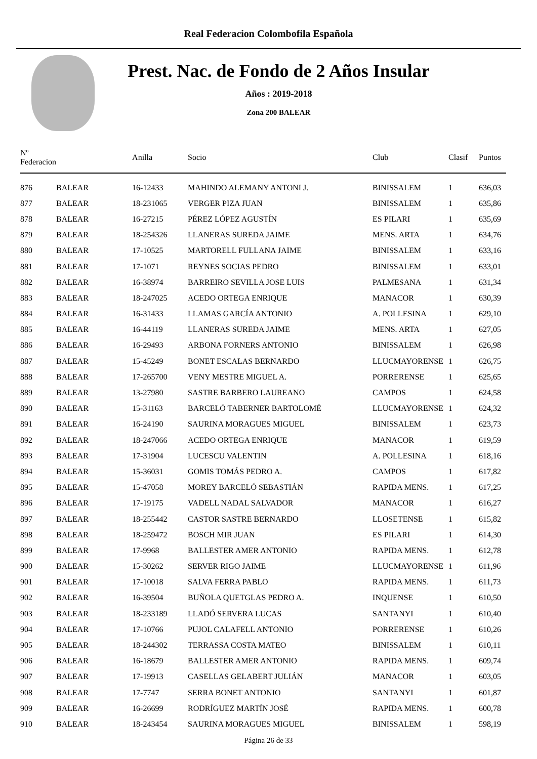Real Federacion Colombofila Española
Prest. Nac. de Fondo de 2 Años Insular
Años : 2019-2018
Zona 200 BALEAR
| Nº Federacion | | Anilla | Socio | Club | Clasif | Puntos |
| --- | --- | --- | --- | --- | --- | --- |
| 876 | BALEAR | 16-12433 | MAHINDO ALEMANY ANTONI J. | BINISSALEM | 1 | 636,03 |
| 877 | BALEAR | 18-231065 | VERGER PIZA JUAN | BINISSALEM | 1 | 635,86 |
| 878 | BALEAR | 16-27215 | PÉREZ LÓPEZ AGUSTÍN | ES PILARI | 1 | 635,69 |
| 879 | BALEAR | 18-254326 | LLANERAS SUREDA JAIME | MENS. ARTA | 1 | 634,76 |
| 880 | BALEAR | 17-10525 | MARTORELL FULLANA JAIME | BINISSALEM | 1 | 633,16 |
| 881 | BALEAR | 17-1071 | REYNES SOCIAS PEDRO | BINISSALEM | 1 | 633,01 |
| 882 | BALEAR | 16-38974 | BARREIRO SEVILLA JOSE LUIS | PALMESANA | 1 | 631,34 |
| 883 | BALEAR | 18-247025 | ACEDO ORTEGA ENRIQUE | MANACOR | 1 | 630,39 |
| 884 | BALEAR | 16-31433 | LLAMAS GARCÍA ANTONIO | A. POLLESINA | 1 | 629,10 |
| 885 | BALEAR | 16-44119 | LLANERAS SUREDA JAIME | MENS. ARTA | 1 | 627,05 |
| 886 | BALEAR | 16-29493 | ARBONA FORNERS ANTONIO | BINISSALEM | 1 | 626,98 |
| 887 | BALEAR | 15-45249 | BONET ESCALAS BERNARDO | LLUCMAYORENSE | 1 | 626,75 |
| 888 | BALEAR | 17-265700 | VENY MESTRE MIGUEL A. | PORRERENSE | 1 | 625,65 |
| 889 | BALEAR | 13-27980 | SASTRE BARBERO LAUREANO | CAMPOS | 1 | 624,58 |
| 890 | BALEAR | 15-31163 | BARCELÓ TABERNER BARTOLOMÉ | LLUCMAYORENSE | 1 | 624,32 |
| 891 | BALEAR | 16-24190 | SAURINA MORAGUES MIGUEL | BINISSALEM | 1 | 623,73 |
| 892 | BALEAR | 18-247066 | ACEDO ORTEGA ENRIQUE | MANACOR | 1 | 619,59 |
| 893 | BALEAR | 17-31904 | LUCESCU VALENTIN | A. POLLESINA | 1 | 618,16 |
| 894 | BALEAR | 15-36031 | GOMIS TOMÁS PEDRO A. | CAMPOS | 1 | 617,82 |
| 895 | BALEAR | 15-47058 | MOREY BARCELÓ SEBASTIÁN | RAPIDA MENS. | 1 | 617,25 |
| 896 | BALEAR | 17-19175 | VADELL NADAL SALVADOR | MANACOR | 1 | 616,27 |
| 897 | BALEAR | 18-255442 | CASTOR SASTRE BERNARDO | LLOSETENSE | 1 | 615,82 |
| 898 | BALEAR | 18-259472 | BOSCH MIR JUAN | ES PILARI | 1 | 614,30 |
| 899 | BALEAR | 17-9968 | BALLESTER AMER ANTONIO | RAPIDA MENS. | 1 | 612,78 |
| 900 | BALEAR | 15-30262 | SERVER RIGO JAIME | LLUCMAYORENSE | 1 | 611,96 |
| 901 | BALEAR | 17-10018 | SALVA FERRA PABLO | RAPIDA MENS. | 1 | 611,73 |
| 902 | BALEAR | 16-39504 | BUÑOLA QUETGLAS PEDRO A. | INQUENSE | 1 | 610,50 |
| 903 | BALEAR | 18-233189 | LLADÓ SERVERA LUCAS | SANTANYI | 1 | 610,40 |
| 904 | BALEAR | 17-10766 | PUJOL CALAFELL ANTONIO | PORRERENSE | 1 | 610,26 |
| 905 | BALEAR | 18-244302 | TERRASSA COSTA MATEO | BINISSALEM | 1 | 610,11 |
| 906 | BALEAR | 16-18679 | BALLESTER AMER ANTONIO | RAPIDA MENS. | 1 | 609,74 |
| 907 | BALEAR | 17-19913 | CASELLAS GELABERT JULIÁN | MANACOR | 1 | 603,05 |
| 908 | BALEAR | 17-7747 | SERRA BONET ANTONIO | SANTANYI | 1 | 601,87 |
| 909 | BALEAR | 16-26699 | RODRÍGUEZ MARTÍN JOSÉ | RAPIDA MENS. | 1 | 600,78 |
| 910 | BALEAR | 18-243454 | SAURINA MORAGUES MIGUEL | BINISSALEM | 1 | 598,19 |
Página 26 de 33